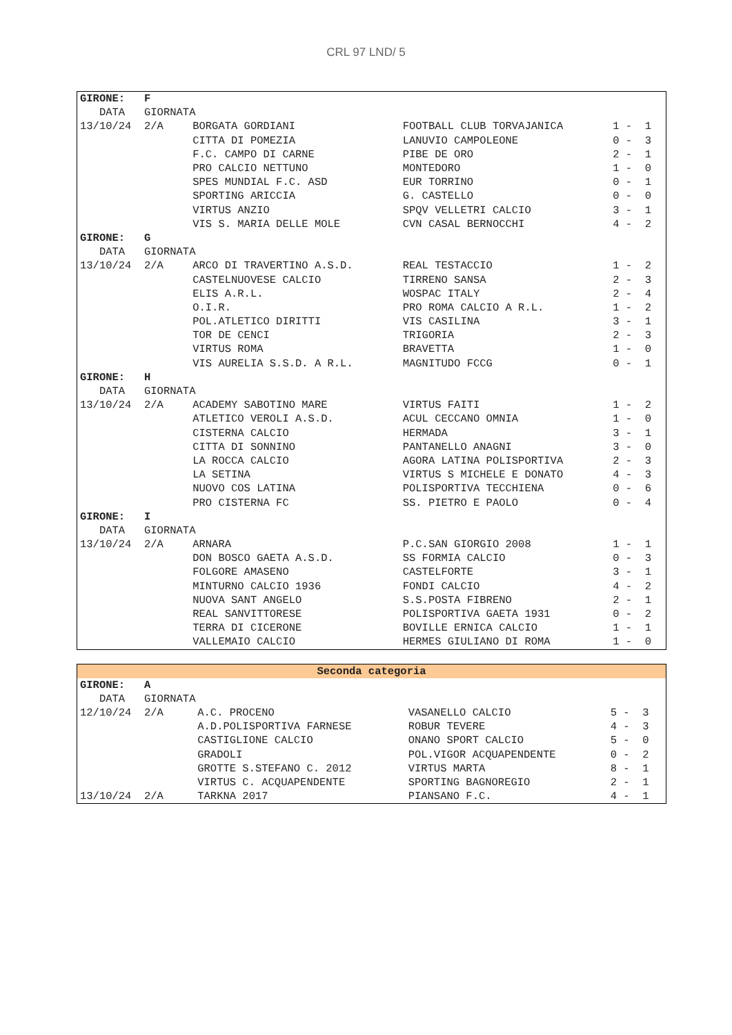CRL 97 LND/ 5
| GIRONE: F | | | |
| DATA GIORNATA | | | |
| 13/10/24 2/A | BORGATA GORDIANI | FOOTBALL CLUB TORVAJANICA | 1 - 1 |
| | CITTA DI POMEZIA | LANUVIO CAMPOLEONE | 0 - 3 |
| | F.C. CAMPO DI CARNE | PIBE DE ORO | 2 - 1 |
| | PRO CALCIO NETTUNO | MONTEDORO | 1 - 0 |
| | SPES MUNDIAL F.C. ASD | EUR TORRINO | 0 - 1 |
| | SPORTING ARICCIA | G. CASTELLO | 0 - 0 |
| | VIRTUS ANZIO | SPQV VELLETRI CALCIO | 3 - 1 |
| | VIS S. MARIA DELLE MOLE | CVN CASAL BERNOCCHI | 4 - 2 |
| GIRONE: G | | | |
| DATA GIORNATA | | | |
| 13/10/24 2/A | ARCO DI TRAVERTINO A.S.D. | REAL TESTACCIO | 1 - 2 |
| | CASTELNUOVESE CALCIO | TIRRENO SANSA | 2 - 3 |
| | ELIS A.R.L. | WOSPAC ITALY | 2 - 4 |
| | O.I.R. | PRO ROMA CALCIO A R.L. | 1 - 2 |
| | POL.ATLETICO DIRITTI | VIS CASILINA | 3 - 1 |
| | TOR DE CENCI | TRIGORIA | 2 - 3 |
| | VIRTUS ROMA | BRAVETTA | 1 - 0 |
| | VIS AURELIA S.S.D. A R.L. | MAGNITUDO FCCG | 0 - 1 |
| GIRONE: H | | | |
| DATA GIORNATA | | | |
| 13/10/24 2/A | ACADEMY SABOTINO MARE | VIRTUS FAITI | 1 - 2 |
| | ATLETICO VEROLI A.S.D. | ACUL CECCANO OMNIA | 1 - 0 |
| | CISTERNA CALCIO | HERMADA | 3 - 1 |
| | CITTA DI SONNINO | PANTANELLO ANAGNI | 3 - 0 |
| | LA ROCCA CALCIO | AGORA LATINA POLISPORTIVA | 2 - 3 |
| | LA SETINA | VIRTUS S MICHELE E DONATO | 4 - 3 |
| | NUOVO COS LATINA | POLISPORTIVA TECCHIENA | 0 - 6 |
| | PRO CISTERNA FC | SS. PIETRO E PAOLO | 0 - 4 |
| GIRONE: I | | | |
| DATA GIORNATA | | | |
| 13/10/24 2/A | ARNARA | P.C.SAN GIORGIO 2008 | 1 - 1 |
| | DON BOSCO GAETA A.S.D. | SS FORMIA CALCIO | 0 - 3 |
| | FOLGORE AMASENO | CASTELFORTE | 3 - 1 |
| | MINTURNO CALCIO 1936 | FONDI CALCIO | 4 - 2 |
| | NUOVA SANT ANGELO | S.S.POSTA FIBRENO | 2 - 1 |
| | REAL SANVITTORESE | POLISPORTIVA GAETA 1931 | 0 - 2 |
| | TERRA DI CICERONE | BOVILLE ERNICA CALCIO | 1 - 1 |
| | VALLEMAIO CALCIO | HERMES GIULIANO DI ROMA | 1 - 0 |
| Seconda categoria | | | |
| --- | --- | --- | --- |
| GIRONE: A | | | |
| DATA GIORNATA | | | |
| 12/10/24 2/A | A.C. PROCENO | VASANELLO CALCIO | 5 - 3 |
| | A.D.POLISPORTIVA FARNESE | ROBUR TEVERE | 4 - 3 |
| | CASTIGLIONE CALCIO | ONANO SPORT CALCIO | 5 - 0 |
| | GRADOLI | POL.VIGOR ACQUAPENDENTE | 0 - 2 |
| | GROTTE S.STEFANO C. 2012 | VIRTUS MARTA | 8 - 1 |
| | VIRTUS C. ACQUAPENDENTE | SPORTING BAGNOREGIO | 2 - 1 |
| 13/10/24 2/A | TARKNA 2017 | PIANSANO F.C. | 4 - 1 |